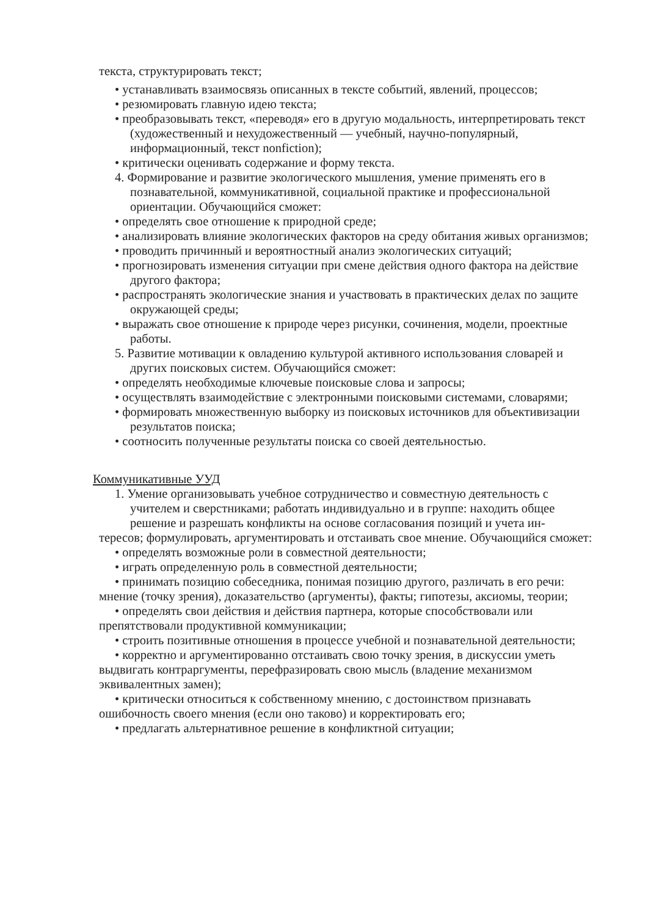текста, структурировать текст;
• устанавливать взаимосвязь описанных в тексте событий, явлений, процессов;
• резюмировать главную идею текста;
• преобразовывать текст, «переводя» его в другую модальность, интерпретировать текст (художественный и нехудожественный — учебный, научно-популярный, информационный, текст nonfiction);
• критически оценивать содержание и форму текста.
4. Формирование и развитие экологического мышления, умение применять его в познавательной, коммуникативной, социальной практике и профессиональной ориентации. Обучающийся сможет:
• определять свое отношение к природной среде;
• анализировать влияние экологических факторов на среду обитания живых организмов;
• проводить причинный и вероятностный анализ экологических ситуаций;
• прогнозировать изменения ситуации при смене действия одного фактора на действие другого фактора;
• распространять экологические знания и участвовать в практических делах по защите окружающей среды;
• выражать свое отношение к природе через рисунки, сочинения, модели, проектные работы.
5. Развитие мотивации к овладению культурой активного использования словарей и других поисковых систем. Обучающийся сможет:
• определять необходимые ключевые поисковые слова и запросы;
• осуществлять взаимодействие с электронными поисковыми системами, словарями;
• формировать множественную выборку из поисковых источников для объективизации результатов поиска;
• соотносить полученные результаты поиска со своей деятельностью.
Коммуникативные УУД
1. Умение организовывать учебное сотрудничество и совместную деятельность с учителем и сверстниками; работать индивидуально и в группе: находить общее решение и разрешать конфликты на основе согласования позиций и учета ин-
тересов; формулировать, аргументировать и отстаивать свое мнение. Обучающийся сможет:
• определять возможные роли в совместной деятельности;
• играть определенную роль в совместной деятельности;
• принимать позицию собеседника, понимая позицию другого, различать в его речи: мнение (точку зрения), доказательство (аргументы), факты; гипотезы, аксиомы, теории;
• определять свои действия и действия партнера, которые способствовали или препятствовали продуктивной коммуникации;
• строить позитивные отношения в процессе учебной и познавательной деятельности;
• корректно и аргументированно отстаивать свою точку зрения, в дискуссии уметь выдвигать контраргументы, перефразировать свою мысль (владение механизмом эквивалентных замен);
• критически относиться к собственному мнению, с достоинством признавать ошибочность своего мнения (если оно таково) и корректировать его;
• предлагать альтернативное решение в конфликтной ситуации;